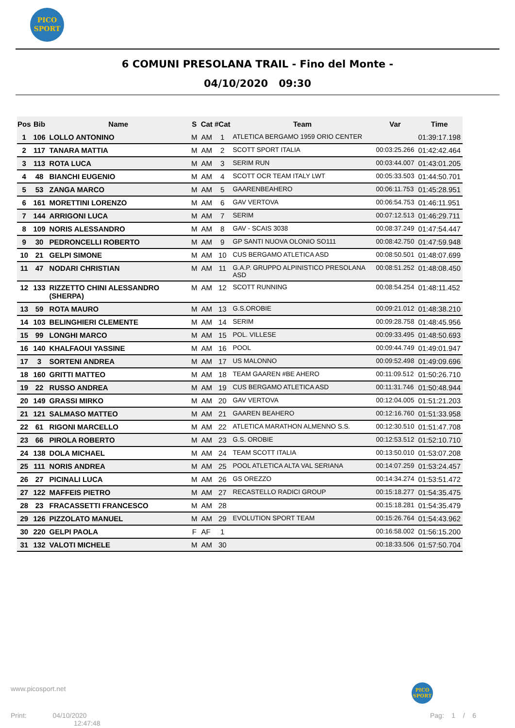PICO
SPORT
6 COMUNI PRESOLANA TRAIL - Fino del Monte -
04/10/2020 09:30
| Pos | Bib | Name | S | Cat | #Cat | Team | Var | Time |
| --- | --- | --- | --- | --- | --- | --- | --- | --- |
| 1 | 106 | LOLLO ANTONINO | M | AM | 1 | ATLETICA BERGAMO 1959 ORIO CENTER | | 01:39:17.198 |
| 2 | 117 | TANARA MATTIA | M | AM | 2 | SCOTT SPORT ITALIA | 00:03:25.266 | 01:42:42.464 |
| 3 | 113 | ROTA LUCA | M | AM | 3 | SERIM RUN | 00:03:44.007 | 01:43:01.205 |
| 4 | 48 | BIANCHI EUGENIO | M | AM | 4 | SCOTT OCR TEAM ITALY LWT | 00:05:33.503 | 01:44:50.701 |
| 5 | 53 | ZANGA MARCO | M | AM | 5 | GAARENBEAHERO | 00:06:11.753 | 01:45:28.951 |
| 6 | 161 | MORETTINI LORENZO | M | AM | 6 | GAV VERTOVA | 00:06:54.753 | 01:46:11.951 |
| 7 | 144 | ARRIGONI LUCA | M | AM | 7 | SERIM | 00:07:12.513 | 01:46:29.711 |
| 8 | 109 | NORIS ALESSANDRO | M | AM | 8 | GAV - SCAIS 3038 | 00:08:37.249 | 01:47:54.447 |
| 9 | 30 | PEDRONCELLI ROBERTO | M | AM | 9 | GP SANTI NUOVA OLONIO SO111 | 00:08:42.750 | 01:47:59.948 |
| 10 | 21 | GELPI SIMONE | M | AM | 10 | CUS BERGAMO ATLETICA ASD | 00:08:50.501 | 01:48:07.699 |
| 11 | 47 | NODARI CHRISTIAN | M | AM | 11 | G.A.P. GRUPPO ALPINISTICO PRESOLANA ASD | 00:08:51.252 | 01:48:08.450 |
| 12 | 133 | RIZZETTO CHINI ALESSANDRO (SHERPA) | M | AM | 12 | SCOTT RUNNING | 00:08:54.254 | 01:48:11.452 |
| 13 | 59 | ROTA MAURO | M | AM | 13 | G.S.OROBIE | 00:09:21.012 | 01:48:38.210 |
| 14 | 103 | BELINGHIERI CLEMENTE | M | AM | 14 | SERIM | 00:09:28.758 | 01:48:45.956 |
| 15 | 99 | LONGHI MARCO | M | AM | 15 | POL. VILLESE | 00:09:33.495 | 01:48:50.693 |
| 16 | 140 | KHALFAOUI YASSINE | M | AM | 16 | POOL | 00:09:44.749 | 01:49:01.947 |
| 17 | 3 | SORTENI ANDREA | M | AM | 17 | US MALONNO | 00:09:52.498 | 01:49:09.696 |
| 18 | 160 | GRITTI MATTEO | M | AM | 18 | TEAM GAAREN #BE AHERO | 00:11:09.512 | 01:50:26.710 |
| 19 | 22 | RUSSO ANDREA | M | AM | 19 | CUS BERGAMO ATLETICA ASD | 00:11:31.746 | 01:50:48.944 |
| 20 | 149 | GRASSI MIRKO | M | AM | 20 | GAV VERTOVA | 00:12:04.005 | 01:51:21.203 |
| 21 | 121 | SALMASO MATTEO | M | AM | 21 | GAAREN BEAHERO | 00:12:16.760 | 01:51:33.958 |
| 22 | 61 | RIGONI MARCELLO | M | AM | 22 | ATLETICA MARATHON ALMENNO S.S. | 00:12:30.510 | 01:51:47.708 |
| 23 | 66 | PIROLA ROBERTO | M | AM | 23 | G.S. OROBIE | 00:12:53.512 | 01:52:10.710 |
| 24 | 138 | DOLA MICHAEL | M | AM | 24 | TEAM SCOTT ITALIA | 00:13:50.010 | 01:53:07.208 |
| 25 | 111 | NORIS ANDREA | M | AM | 25 | POOL ATLETICA ALTA VAL SERIANA | 00:14:07.259 | 01:53:24.457 |
| 26 | 27 | PICINALI LUCA | M | AM | 26 | GS OREZZO | 00:14:34.274 | 01:53:51.472 |
| 27 | 122 | MAFFEIS PIETRO | M | AM | 27 | RECASTELLO RADICI GROUP | 00:15:18.277 | 01:54:35.475 |
| 28 | 23 | FRACASSETTI FRANCESCO | M | AM | 28 | | 00:15:18.281 | 01:54:35.479 |
| 29 | 126 | PIZZOLATO MANUEL | M | AM | 29 | EVOLUTION SPORT TEAM | 00:15:26.764 | 01:54:43.962 |
| 30 | 220 | GELPI PAOLA | F | AF | 1 | | 00:16:58.002 | 01:56:15.200 |
| 31 | 132 | VALOTI MICHELE | M | AM | 30 | | 00:18:33.506 | 01:57:50.704 |
www.picosport.net
PICO
SPORT
Print: 04/10/2020
12:47:48
Pag: 1 / 6